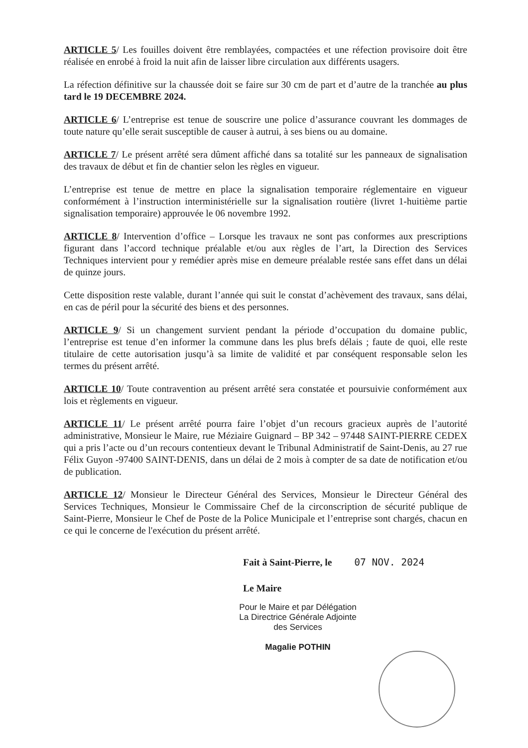ARTICLE 5/ Les fouilles doivent être remblayées, compactées et une réfection provisoire doit être réalisée en enrobé à froid la nuit afin de laisser libre circulation aux différents usagers.
La réfection définitive sur la chaussée doit se faire sur 30 cm de part et d’autre de la tranchée au plus tard le 19 DECEMBRE 2024.
ARTICLE 6/ L’entreprise est tenue de souscrire une police d’assurance couvrant les dommages de toute nature qu’elle serait susceptible de causer à autrui, à ses biens ou au domaine.
ARTICLE 7/ Le présent arrêté sera dûment affiché dans sa totalité sur les panneaux de signalisation des travaux de début et fin de chantier selon les règles en vigueur.
L’entreprise est tenue de mettre en place la signalisation temporaire réglementaire en vigueur conformément à l’instruction interministérielle sur la signalisation routière (livret 1-huitième partie signalisation temporaire) approuvée le 06 novembre 1992.
ARTICLE 8/ Intervention d’office – Lorsque les travaux ne sont pas conformes aux prescriptions figurant dans l’accord technique préalable et/ou aux règles de l’art, la Direction des Services Techniques intervient pour y remédier après mise en demeure préalable restée sans effet dans un délai de quinze jours.
Cette disposition reste valable, durant l’année qui suit le constat d’achèvement des travaux, sans délai, en cas de péril pour la sécurité des biens et des personnes.
ARTICLE 9/ Si un changement survient pendant la période d’occupation du domaine public, l’entreprise est tenue d’en informer la commune dans les plus brefs délais ; faute de quoi, elle reste titulaire de cette autorisation jusqu’à sa limite de validité et par conséquent responsable selon les termes du présent arrêté.
ARTICLE 10/ Toute contravention au présent arrêté sera constatée et poursuivie conformément aux lois et règlements en vigueur.
ARTICLE 11/ Le présent arrêté pourra faire l’objet d’un recours gracieux auprès de l’autorité administrative, Monsieur le Maire, rue Méziaire Guignard – BP 342 – 97448 SAINT-PIERRE CEDEX qui a pris l’acte ou d’un recours contentieux devant le Tribunal Administratif de Saint-Denis, au 27 rue Félix Guyon -97400 SAINT-DENIS, dans un délai de 2 mois à compter de sa date de notification et/ou de publication.
ARTICLE 12/ Monsieur le Directeur Général des Services, Monsieur le Directeur Général des Services Techniques, Monsieur le Commissaire Chef de la circonscription de sécurité publique de Saint-Pierre, Monsieur le Chef de Poste de la Police Municipale et l’entreprise sont chargés, chacun en ce qui le concerne de l'exécution du présent arrêté.
Fait à Saint-Pierre, le 07 NOV. 2024
Le Maire
Pour le Maire et par Délégation
La Directrice Générale Adjointe
des Services
Magalie POTHIN